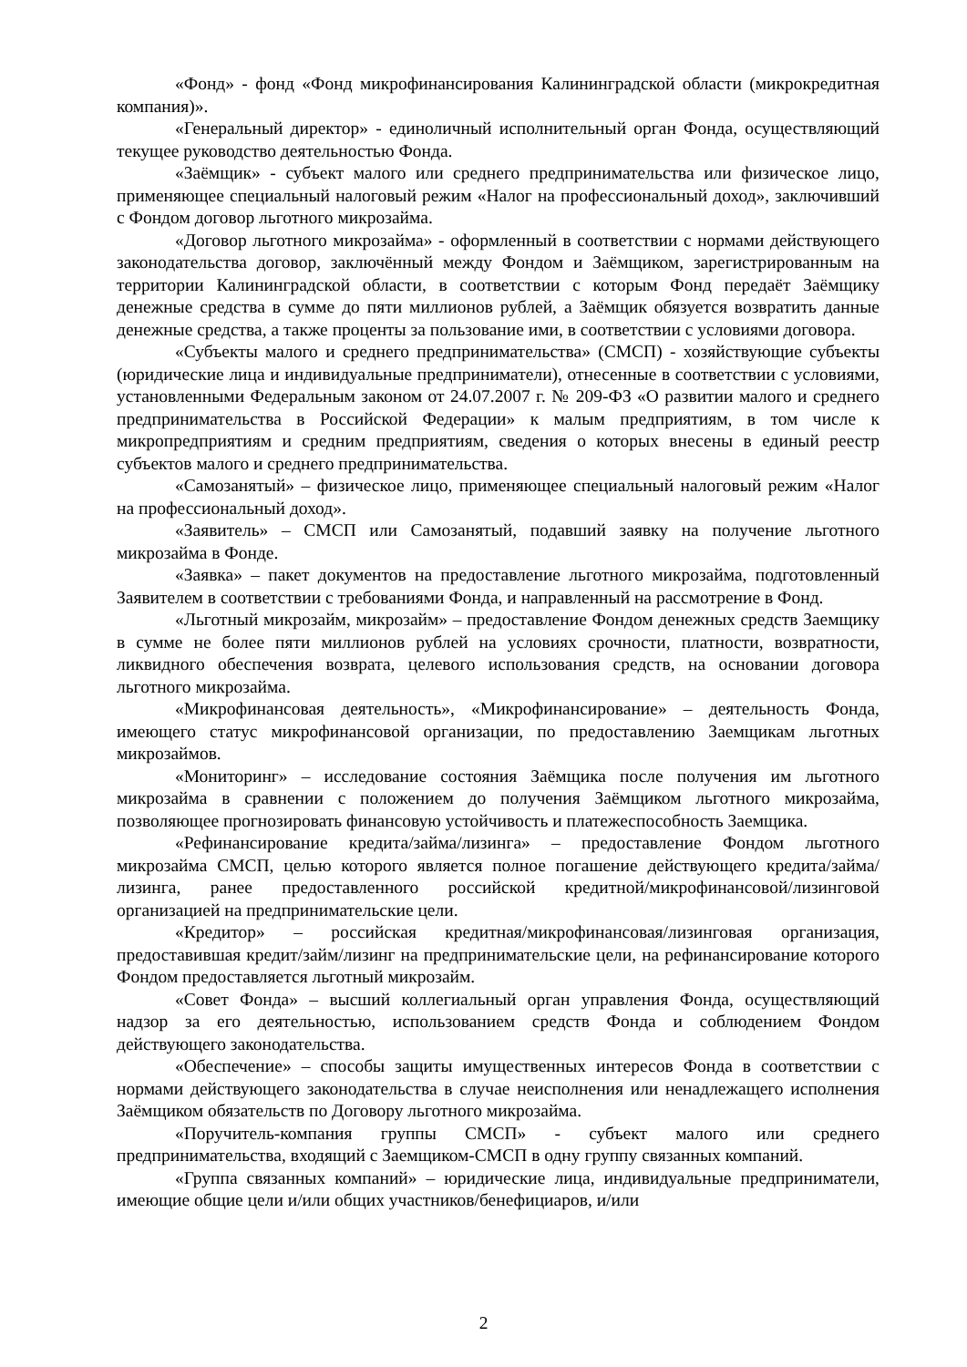«Фонд» - фонд «Фонд микрофинансирования Калининградской области (микрокредитная компания)».
«Генеральный директор» - единоличный исполнительный орган Фонда, осуществляющий текущее руководство деятельностью Фонда.
«Заёмщик» - субъект малого или среднего предпринимательства или физическое лицо, применяющее специальный налоговый режим «Налог на профессиональный доход», заключивший с Фондом договор льготного микрозайма.
«Договор льготного микрозайма» - оформленный в соответствии с нормами действующего законодательства договор, заключённый между Фондом и Заёмщиком, зарегистрированным на территории Калининградской области, в соответствии с которым Фонд передаёт Заёмщику денежные средства в сумме до пяти миллионов рублей, а Заёмщик обязуется возвратить данные денежные средства, а также проценты за пользование ими, в соответствии с условиями договора.
«Субъекты малого и среднего предпринимательства» (СМСП) - хозяйствующие субъекты (юридические лица и индивидуальные предприниматели), отнесенные в соответствии с условиями, установленными Федеральным законом от 24.07.2007 г. № 209-ФЗ «О развитии малого и среднего предпринимательства в Российской Федерации» к малым предприятиям, в том числе к микропредприятиям и средним предприятиям, сведения о которых внесены в единый реестр субъектов малого и среднего предпринимательства.
«Самозанятый» – физическое лицо, применяющее специальный налоговый режим «Налог на профессиональный доход».
«Заявитель» – СМСП или Самозанятый, подавший заявку на получение льготного микрозайма в Фонде.
«Заявка» – пакет документов на предоставление льготного микрозайма, подготовленный Заявителем в соответствии с требованиями Фонда, и направленный на рассмотрение в Фонд.
«Льготный микрозайм, микрозайм» – предоставление Фондом денежных средств Заемщику в сумме не более пяти миллионов рублей на условиях срочности, платности, возвратности, ликвидного обеспечения возврата, целевого использования средств, на основании договора льготного микрозайма.
«Микрофинансовая деятельность», «Микрофинансирование» – деятельность Фонда, имеющего статус микрофинансовой организации, по предоставлению Заемщикам льготных микрозаймов.
«Мониторинг» – исследование состояния Заёмщика после получения им льготного микрозайма в сравнении с положением до получения Заёмщиком льготного микрозайма, позволяющее прогнозировать финансовую устойчивость и платежеспособность Заемщика.
«Рефинансирование кредита/займа/лизинга» – предоставление Фондом льготного микрозайма СМСП, целью которого является полное погашение действующего кредита/займа/лизинга, ранее предоставленного российской кредитной/микрофинансовой/лизинговой организацией на предпринимательские цели.
«Кредитор» – российская кредитная/микрофинансовая/лизинговая организация, предоставившая кредит/займ/лизинг на предпринимательские цели, на рефинансирование которого Фондом предоставляется льготный микрозайм.
«Совет Фонда» – высший коллегиальный орган управления Фонда, осуществляющий надзор за его деятельностью, использованием средств Фонда и соблюдением Фондом действующего законодательства.
«Обеспечение» – способы защиты имущественных интересов Фонда в соответствии с нормами действующего законодательства в случае неисполнения или ненадлежащего исполнения Заёмщиком обязательств по Договору льготного микрозайма.
«Поручитель-компания группы СМСП» - субъект малого или среднего предпринимательства, входящий с Заемщиком-СМСП в одну группу связанных компаний.
«Группа связанных компаний» – юридические лица, индивидуальные предприниматели, имеющие общие цели и/или общих участников/бенефициаров, и/или
2